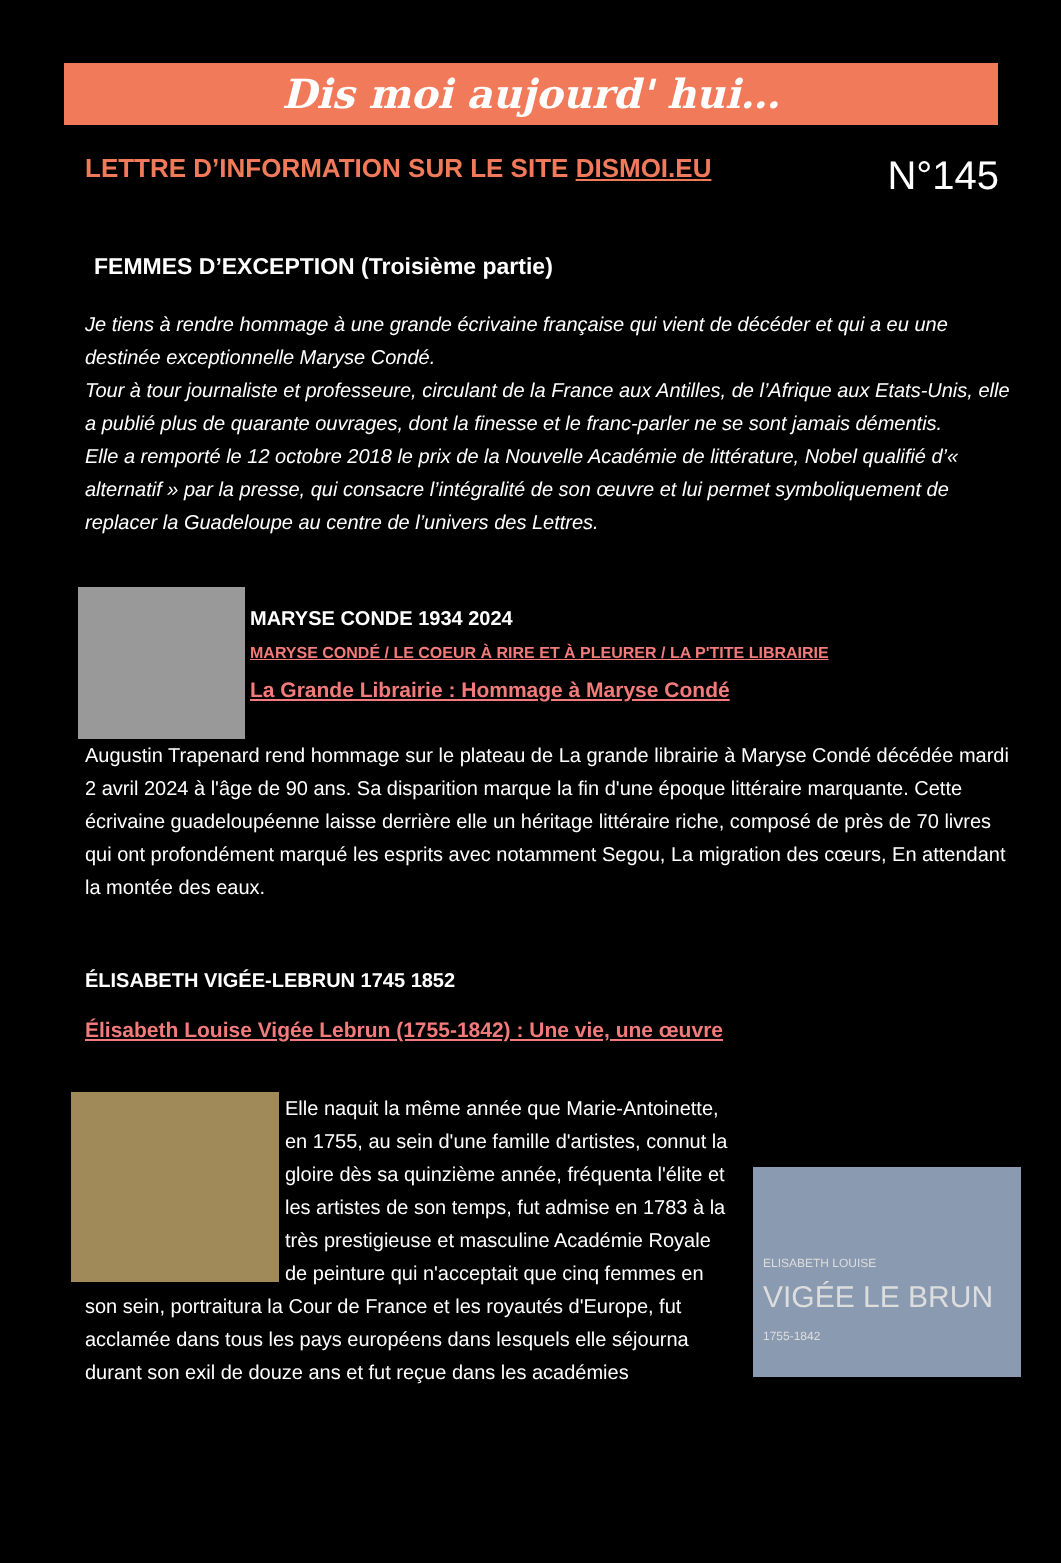Dis moi aujourd' hui…
LETTRE D’INFORMATION SUR LE SITE DISMOI.EU
N°145
FEMMES D’EXCEPTION (Troisième partie)
Je tiens à rendre hommage à une grande écrivaine française qui vient de décéder et qui a eu une destinée exceptionnelle Maryse Condé.
Tour à tour journaliste et professeure, circulant de la France aux Antilles, de l’Afrique aux Etats-Unis, elle a publié plus de quarante ouvrages, dont la finesse et le franc-parler ne se sont jamais démentis.
Elle a remporté le 12 octobre 2018 le prix de la Nouvelle Académie de littérature, Nobel qualifié d’« alternatif » par la presse, qui consacre l’intégralité de son œuvre et lui permet symboliquement de replacer la Guadeloupe au centre de l’univers des Lettres.
MARYSE CONDE 1934 2024
MARYSE CONDÉ / LE COEUR À RIRE ET À PLEURER / LA P'TITE LIBRAIRIE
La Grande Librairie : Hommage à Maryse Condé
Augustin Trapenard rend hommage sur le plateau de La grande librairie à Maryse Condé décédée mardi 2 avril 2024 à l'âge de 90 ans. Sa disparition marque la fin d'une époque littéraire marquante. Cette écrivaine guadeloupéenne laisse derrière elle un héritage littéraire riche, composé de près de 70 livres qui ont profondément marqué les esprits avec notamment Segou, La migration des cœurs, En attendant la montée des eaux.
ÉLISABETH VIGÉE-LEBRUN 1745 1852
Élisabeth Louise Vigée Lebrun (1755-1842) : Une vie, une œuvre
ELISABETH LOUISE
VIGÉE LE BRUN
1755-1842
Elle naquit la même année que Marie-Antoinette, en 1755, au sein d'une famille d'artistes, connut la gloire dès sa quinzième année, fréquenta l'élite et les artistes de son temps, fut admise en 1783 à la très prestigieuse et masculine Académie Royale de peinture qui n'acceptait que cinq femmes en son sein, portraitura la Cour de France et les royautés d'Europe, fut acclamée dans tous les pays européens dans lesquels elle séjourna durant son exil de douze ans et fut reçue dans les académies